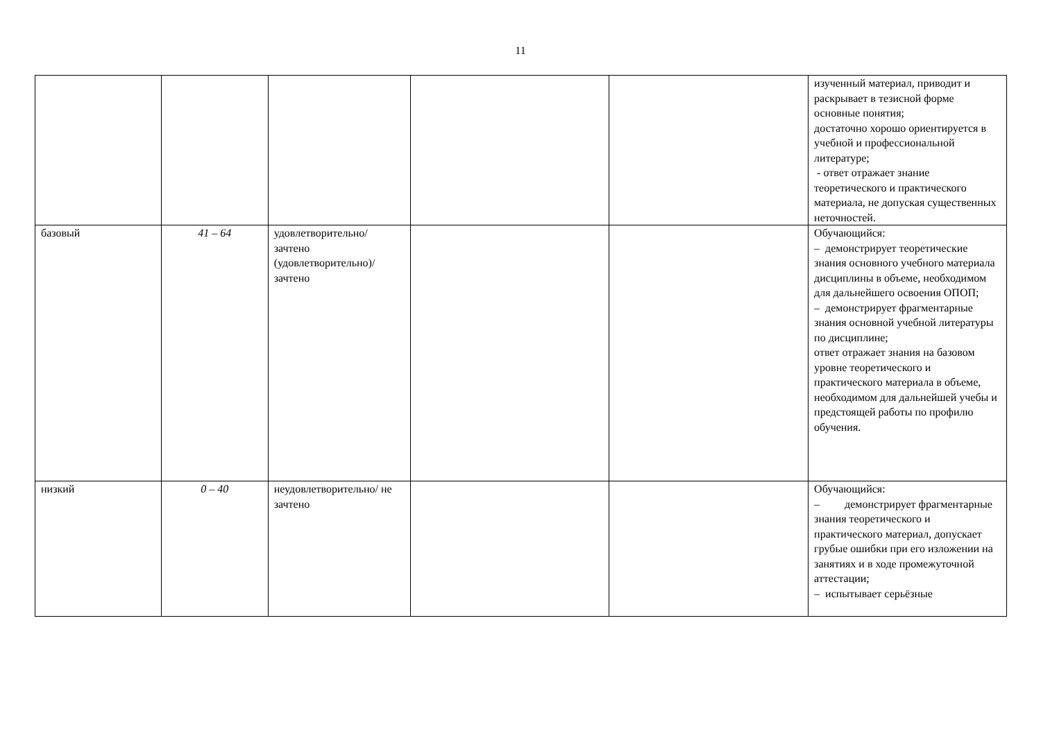11
| | | | | | изученный материал, приводит и раскрывает в тезисной форме основные понятия; достаточно хорошо ориентируется в учебной и профессиональной литературе; - ответ отражает знание теоретического и практического материала, не допуская существенных неточностей. |
| базовый | 41 – 64 | удовлетворительно/ зачтено (удовлетворительно)/ зачтено | | | Обучающийся: – демонстрирует теоретические знания основного учебного материала дисциплины в объеме, необходимом для дальнейшего освоения ОПОП; – демонстрирует фрагментарные знания основной учебной литературы по дисциплине; ответ отражает знания на базовом уровне теоретического и практического материала в объеме, необходимом для дальнейшей учебы и предстоящей работы по профилю обучения. |
| низкий | 0 – 40 | неудовлетворительно/ не зачтено | | | Обучающийся: – демонстрирует фрагментарные знания теоретического и практического материал, допускает грубые ошибки при его изложении на занятиях и в ходе промежуточной аттестации; – испытывает серьёзные |